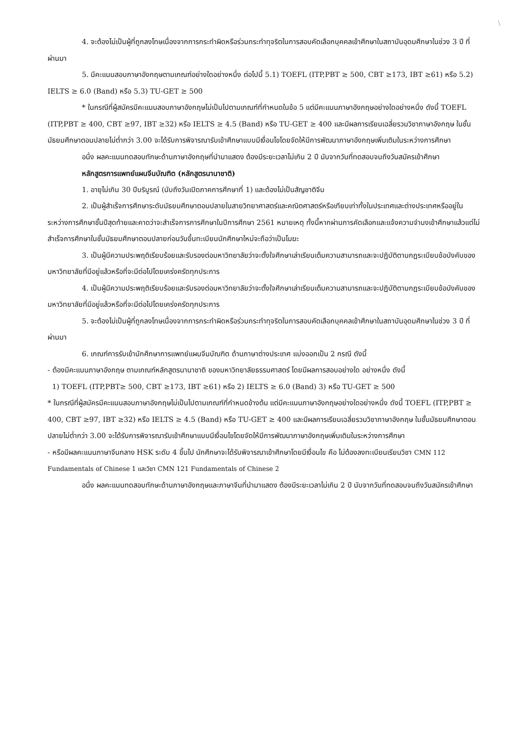\
4. จะต้องไม่เป็นผู้ที่ถูกลงโทษเนื่องจากการกระทำผิดหรือร่วมกระทำทุจริตในการสอบคัดเลือกบุคคลเข้าศึกษาในสถาบันอุดมศึกษาในช่วง 3 ปี ที่ผ่านมา
5. มีคะแนนสอบภาษาอังกฤษตามเกณฑ์อย่างใดอย่างหนึ่ง ต่อไปนี้ 5.1) TOEFL (ITP,PBT ≥ 500, CBT ≥173, IBT ≥61) หรือ 5.2) IELTS ≥ 6.0 (Band) หรือ 5.3) TU-GET ≥ 500
* ในกรณีที่ผู้สมัครมีคะแนนสอบภาษาอังกฤษไม่เป็นไปตามเกณฑ์ที่กำหนดในข้อ 5 แต่มีคะแนนภาษาอังกฤษอย่างใดอย่างหนึ่ง ดังนี้ TOEFL (ITP,PBT ≥ 400, CBT ≥97, IBT ≥32) หรือ IELTS ≥ 4.5 (Band) หรือ TU-GET ≥ 400 และมีผลการเรียนเฉลี่ยรวมวิชาภาษาอังกฤษ ในชั้นมัธยมศึกษาตอนปลายไม่ต่ำกว่า 3.00 จะได้รับการพิจารณารับเข้าศึกษาแบบมีเงื่อนไขโดยจัดให้มีการพัฒนาภาษาอังกฤษเพิ่มเติมในระหว่างการศึกษา
อนึ่ง ผลคะแนนทดสอบทักษะด้านภาษาอังกฤษที่นำมาแสดง ต้องมีระยะเวลาไม่เกิน 2 ปี นับจากวันที่ทดสอบจนถึงวันสมัครเข้าศึกษา
หลักสูตรการแพทย์แผนจีนบัณฑิต (หลักสูตรนานาชาติ)
1. อายุไม่เกิน 30 ปีบริบูรณ์ (นับถึงวันเปิดภาคการศึกษาที่ 1) และต้องไม่เป็นสัญชาติจีน
2. เป็นผู้สำเร็จการศึกษาระดับมัธยมศึกษาตอนปลายในสายวิทยาศาสตร์และคณิตศาสตร์หรือเทียบเท่าทั้งในประเทศและต่างประเทศหรืออยู่ในระหว่างการศึกษาชั้นปีสุดท้ายและคาดว่าจะสำเร็จการการศึกษาในปีการศึกษา 2561 หมายเหตุ ทั้งนี้หากผ่านการคัดเลือกและแจ้งความจำนงเข้าศึกษาแล้วแต่ไม่สำเร็จการศึกษาในชั้นมัธยมศึกษาตอนปลายก่อนวันขึ้นทะเบียนนักศึกษาใหม่จะถือว่าเป็นโมฆะ
3. เป็นผู้มีความประพฤติเรียบร้อยและรับรองต่อมหาวิทยาลัยว่าจะตั้งใจศึกษาเล่าเรียนเต็มความสามารถและจะปฏิบัติตามกฎระเบียบข้อบังคับของมหาวิทยาลัยที่มีอยู่แล้วหรือที่จะมีต่อไปโดยเคร่งครัดทุกประการ
4. เป็นผู้มีความประพฤติเรียบร้อยและรับรองต่อมหาวิทยาลัยว่าจะตั้งใจศึกษาเล่าเรียนเต็มความสามารถและจะปฏิบัติตามกฎระเบียบข้อบังคับของมหาวิทยาลัยที่มีอยู่แล้วหรือที่จะมีต่อไปโดยเคร่งครัดทุกประการ
5. จะต้องไม่เป็นผู้ที่ถูกลงโทษเนื่องจากการกระทำผิดหรือร่วมกระทำทุจริตในการสอบคัดเลือกบุคคลเข้าศึกษาในสถาบันอุดมศึกษาในช่วง 3 ปี ที่ผ่านมา
6. เกณฑ์การรับเข้านักศึกษาการแพทย์แผนจีนบัณฑิต ด้านภาษาต่างประเทศ แบ่งออกเป็น 2 กรณี ดังนี้
- ต้องมีคะแนนภาษาอังกฤษ ตามเกณฑ์หลักสูตรนานาชาติ ของมหาวิทยาลัยธรรมศาสตร์ โดยมีผลการสอบอย่างใด อย่างหนึ่ง ดังนี้
1) TOEFL (ITP,PBT≥ 500, CBT ≥173, IBT ≥61) หรือ 2) IELTS ≥ 6.0 (Band) 3) หรือ TU-GET ≥ 500
* ในกรณีที่ผู้สมัครมีคะแนนสอบภาษาอังกฤษไม่เป็นไปตามเกณฑ์ที่กำหนดข้างต้น แต่มีคะแนนภาษาอังกฤษอย่างใดอย่างหนึ่ง ดังนี้ TOEFL (ITP,PBT ≥ 400, CBT ≥97, IBT ≥32) หรือ IELTS ≥ 4.5 (Band) หรือ TU-GET ≥ 400 และมีผลการเรียนเฉลี่ยรวมวิชาภาษาอังกฤษ ในชั้นมัธยมศึกษาตอนปลายไม่ต่ำกว่า 3.00 จะได้รับการพิจารณารับเข้าศึกษาแบบมีเงื่อนไขโดยจัดให้มีการพัฒนาภาษาอังกฤษเพิ่มเติมในระหว่างการศึกษา
- หรือมีผลคะแนนภาษาจีนกลาง HSK ระดับ 4 ขึ้นไป นักศึกษาจะได้รับพิจารณาเข้าศึกษาโดยมีเงื่อนไข คือ ไม่ต้องลงทะเบียนเรียนวิชา CMN 112 Fundamentals of Chinese 1 และวิชา CMN 121 Fundamentals of Chinese 2
อนึ่ง ผลคะแนนทดสอบทักษะด้านภาษาอังกฤษและภาษาจีนที่นำมาแสดง ต้องมีระยะเวลาไม่เกิน 2 ปี นับจากวันที่ทดสอบจนถึงวันสมัครเข้าศึกษา